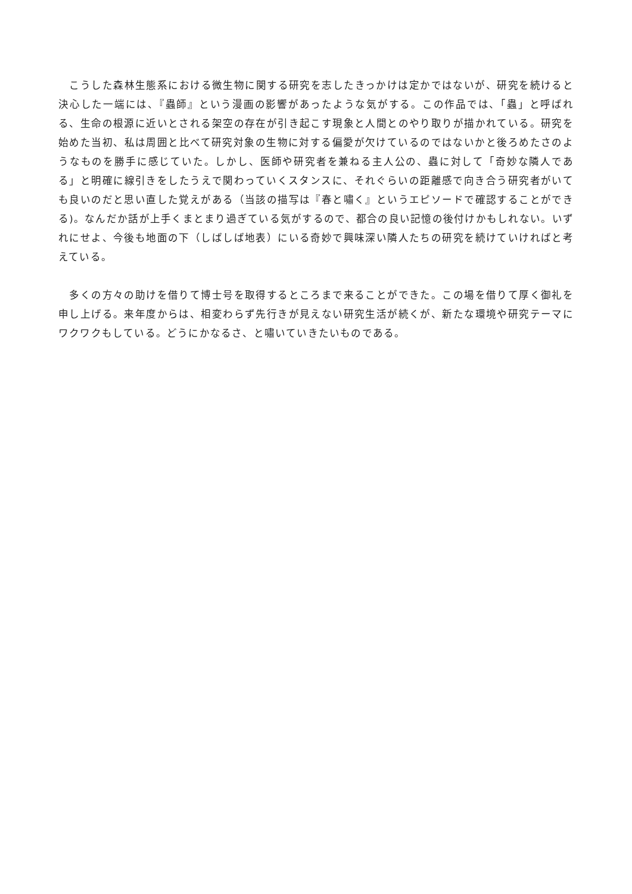こうした森林生態系における微生物に関する研究を志したきっかけは定かではないが、研究を続けると決心した一端には、『蟲師』という漫画の影響があったような気がする。この作品では、「蟲」と呼ばれる、生命の根源に近いとされる架空の存在が引き起こす現象と人間とのやり取りが描かれている。研究を始めた当初、私は周囲と比べて研究対象の生物に対する偏愛が欠けているのではないかと後ろめたさのようなものを勝手に感じていた。しかし、医師や研究者を兼ねる主人公の、蟲に対して「奇妙な隣人である」と明確に線引きをしたうえで関わっていくスタンスに、それぐらいの距離感で向き合う研究者がいても良いのだと思い直した覚えがある（当該の描写は『春と嘯く』というエピソードで確認することができる)。なんだか話が上手くまとまり過ぎている気がするので、都合の良い記憶の後付けかもしれない。いずれにせよ、今後も地面の下（しばしば地表）にいる奇妙で興味深い隣人たちの研究を続けていければと考えている。
　多くの方々の助けを借りて博士号を取得するところまで来ることができた。この場を借りて厚く御礼を申し上げる。来年度からは、相変わらず先行きが見えない研究生活が続くが、新たな環境や研究テーマにワクワクもしている。どうにかなるさ、と嘯いていきたいものである。